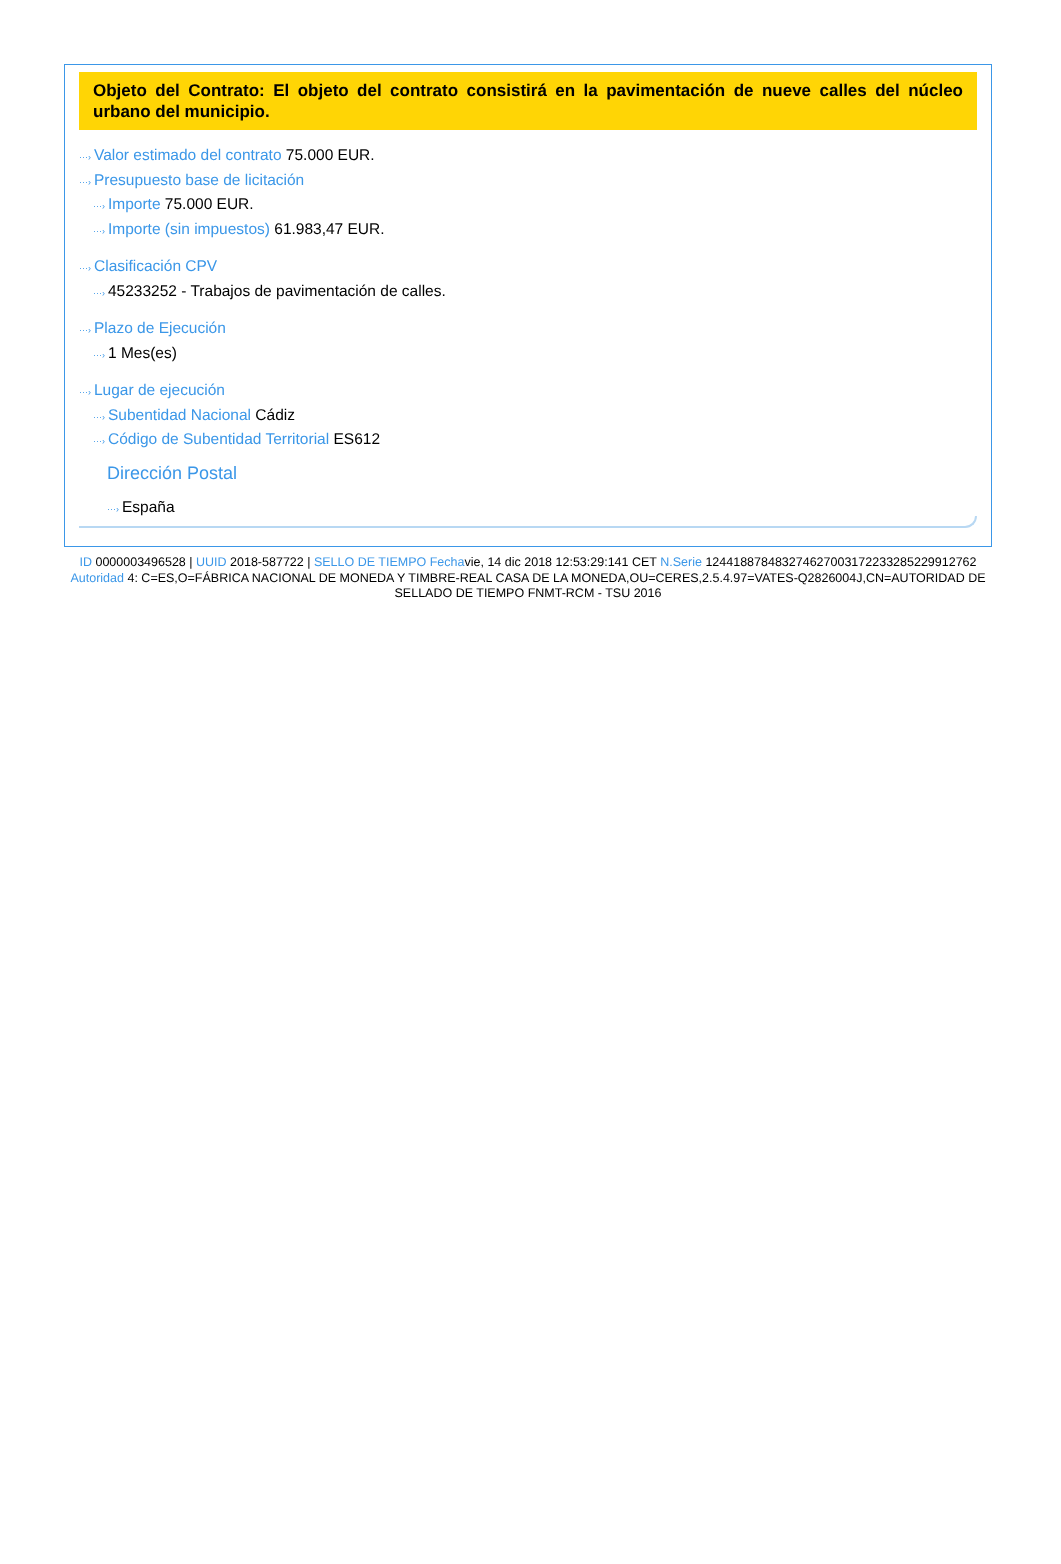Objeto del Contrato: El objeto del contrato consistirá en la pavimentación de nueve calles del núcleo urbano del municipio.
···› Valor estimado del contrato 75.000 EUR.
···› Presupuesto base de licitación
···› Importe 75.000 EUR.
···› Importe (sin impuestos) 61.983,47 EUR.
···› Clasificación CPV
···› 45233252 - Trabajos de pavimentación de calles.
···› Plazo de Ejecución
···› 1 Mes(es)
···› Lugar de ejecución
···› Subentidad Nacional Cádiz
···› Código de Subentidad Territorial ES612
Dirección Postal
···› España
ID 0000003496528 | UUID 2018-587722 | SELLO DE TIEMPO Fechavie, 14 dic 2018 12:53:29:141 CET N.Serie 1244188784832746270031722332852299127​62 Autoridad 4: C=ES,O=FÁBRICA NACIONAL DE MONEDA Y TIMBRE-REAL CASA DE LA MONEDA,OU=CERES,2.5.4.97=VATES-Q2826004J,CN=AUTORIDAD DE SELLADO DE TIEMPO FNMT-RCM - TSU 2016